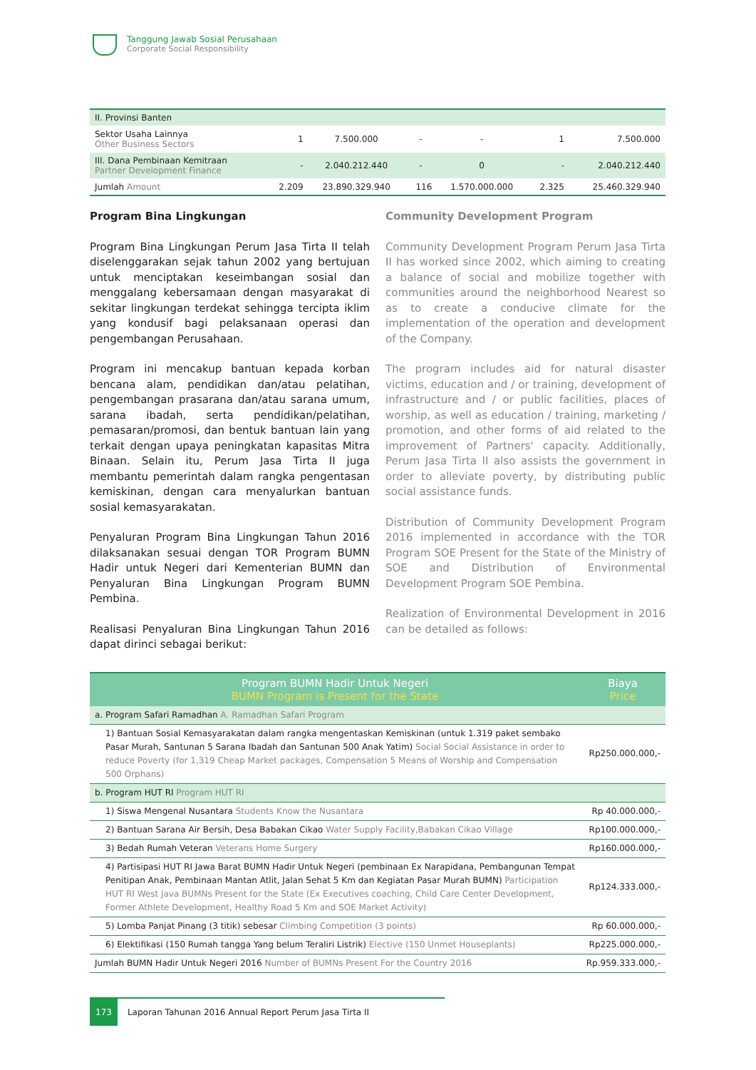Tanggung Jawab Sosial Perusahaan
Corporate Social Responsibility
| II. Provinsi Banten | | | | | | |
| Sektor Usaha Lainnya Other Business Sectors | 1 | 7.500.000 | - | - | 1 | 7.500.000 |
| III. Dana Pembinaan Kemitraan Partner Development Finance | - | 2.040.212.440 | - | 0 | - | 2.040.212.440 |
| Jumlah Amount | 2.209 | 23.890.329.940 | 116 | 1.570.000.000 | 2.325 | 25.460.329.940 |
Program Bina Lingkungan
Program Bina Lingkungan Perum Jasa Tirta II telah diselenggarakan sejak tahun 2002 yang bertujuan untuk menciptakan keseimbangan sosial dan menggalang kebersamaan dengan masyarakat di sekitar lingkungan terdekat sehingga tercipta iklim yang kondusif bagi pelaksanaan operasi dan pengembangan Perusahaan.
Program ini mencakup bantuan kepada korban bencana alam, pendidikan dan/atau pelatihan, pengembangan prasarana dan/atau sarana umum, sarana ibadah, serta pendidikan/pelatihan, pemasaran/promosi, dan bentuk bantuan lain yang terkait dengan upaya peningkatan kapasitas Mitra Binaan. Selain itu, Perum Jasa Tirta II juga membantu pemerintah dalam rangka pengentasan kemiskinan, dengan cara menyalurkan bantuan sosial kemasyarakatan.
Penyaluran Program Bina Lingkungan Tahun 2016 dilaksanakan sesuai dengan TOR Program BUMN Hadir untuk Negeri dari Kementerian BUMN dan Penyaluran Bina Lingkungan Program BUMN Pembina.
Realisasi Penyaluran Bina Lingkungan Tahun 2016 dapat dirinci sebagai berikut:
Community Development Program
Community Development Program Perum Jasa Tirta II has worked since 2002, which aiming to creating a balance of social and mobilize together with communities around the neighborhood Nearest so as to create a conducive climate for the implementation of the operation and development of the Company.
The program includes aid for natural disaster victims, education and / or training, development of infrastructure and / or public facilities, places of worship, as well as education / training, marketing / promotion, and other forms of aid related to the improvement of Partners' capacity. Additionally, Perum Jasa Tirta II also assists the government in order to alleviate poverty, by distributing public social assistance funds.
Distribution of Community Development Program 2016 implemented in accordance with the TOR Program SOE Present for the State of the Ministry of SOE and Distribution of Environmental Development Program SOE Pembina.
Realization of Environmental Development in 2016 can be detailed as follows:
| Program BUMN Hadir Untuk Negeri BUMN Program is Present for the State | Biaya Price |
| --- | --- |
| a. Program Safari Ramadhan A. Ramadhan Safari Program | |
| 1) Bantuan Sosial Kemasyarakatan dalam rangka mengentaskan Kemiskinan (untuk 1.319 paket sembako Pasar Murah, Santunan 5 Sarana Ibadah dan Santunan 500 Anak Yatim) Social Social Assistance in order to reduce Poverty (for 1,319 Cheap Market packages, Compensation 5 Means of Worship and Compensation 500 Orphans) | Rp250.000.000,- |
| b. Program HUT RI Program HUT RI | |
| 1) Siswa Mengenal Nusantara Students Know the Nusantara | Rp 40.000.000,- |
| 2) Bantuan Sarana Air Bersih, Desa Babakan Cikao Water Supply Facility,Babakan Cikao Village | Rp100.000.000,- |
| 3) Bedah Rumah Veteran Veterans Home Surgery | Rp160.000.000,- |
| 4) Partisipasi HUT RI Jawa Barat BUMN Hadir Untuk Negeri (pembinaan Ex Narapidana, Pembangunan Tempat Penitipan Anak, Pembinaan Mantan Atlit, Jalan Sehat 5 Km dan Kegiatan Pasar Murah BUMN) Participation HUT RI West Java BUMNs Present for the State (Ex Executives coaching, Child Care Center Development, Former Athlete Development, Healthy Road 5 Km and SOE Market Activity) | Rp124.333.000,- |
| 5) Lomba Panjat Pinang (3 titik) sebesar Climbing Competition (3 points) | Rp 60.000.000,- |
| 6) Elektifikasi (150 Rumah tangga Yang belum Teraliri Listrik) Elective (150 Unmet Houseplants) | Rp225.000.000,- |
| Jumlah BUMN Hadir Untuk Negeri 2016 Number of BUMNs Present For the Country 2016 | Rp.959.333.000,- |
173 Laporan Tahunan 2016 Annual Report Perum Jasa Tirta II